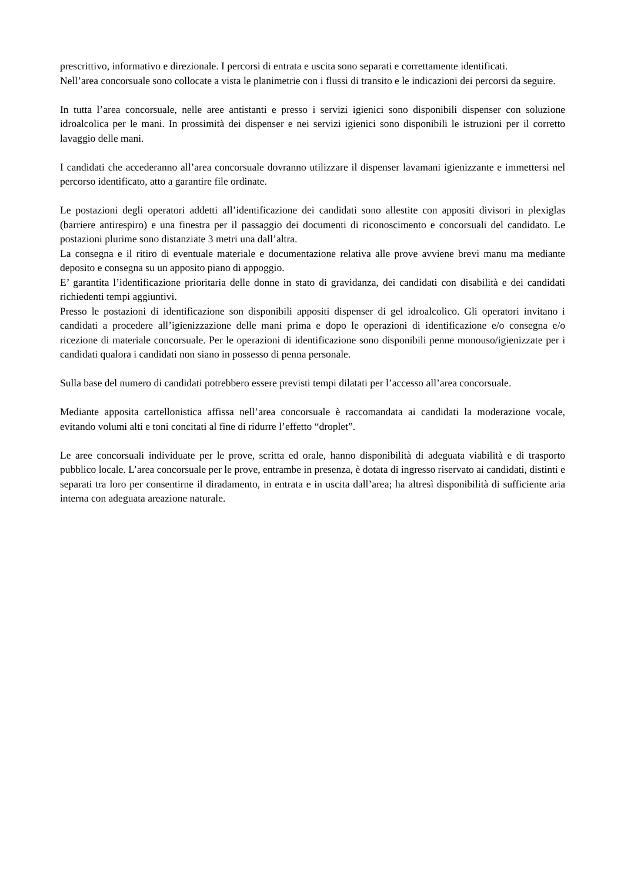prescrittivo, informativo e direzionale. I percorsi di entrata e uscita sono separati e correttamente identificati.
Nell’area concorsuale sono collocate a vista le planimetrie con i flussi di transito e le indicazioni dei percorsi da seguire.
In tutta l’area concorsuale, nelle aree antistanti e presso i servizi igienici sono disponibili dispenser con soluzione idroalcolica per le mani. In prossimità dei dispenser e nei servizi igienici sono disponibili le istruzioni per il corretto lavaggio delle mani.
I candidati che accederanno all’area concorsuale dovranno utilizzare il dispenser lavamani igienizzante e immettersi nel percorso identificato, atto a garantire file ordinate.
Le postazioni degli operatori addetti all’identificazione dei candidati sono allestite con appositi divisori in plexiglas (barriere antirespiro) e una finestra per il passaggio dei documenti di riconoscimento e concorsuali del candidato. Le postazioni plurime sono distanziate 3 metri una dall’altra.
La consegna e il ritiro di eventuale materiale e documentazione relativa alle prove avviene brevi manu ma mediante deposito e consegna su un apposito piano di appoggio.
E’ garantita l’identificazione prioritaria delle donne in stato di gravidanza, dei candidati con disabilità e dei candidati richiedenti tempi aggiuntivi.
Presso le postazioni di identificazione son disponibili appositi dispenser di gel idroalcolico. Gli operatori invitano i candidati a procedere all’igienizzazione delle mani prima e dopo le operazioni di identificazione e/o consegna e/o ricezione di materiale concorsuale. Per le operazioni di identificazione sono disponibili penne monouso/igienizzate per i candidati qualora i candidati non siano in possesso di penna personale.
Sulla base del numero di candidati potrebbero essere previsti tempi dilatati per l’accesso all’area concorsuale.
Mediante apposita cartellonistica affissa nell’area concorsuale è raccomandata ai candidati la moderazione vocale, evitando volumi alti e toni concitati al fine di ridurre l’effetto “droplet”.
Le aree concorsuali individuate per le prove, scritta ed orale, hanno disponibilità di adeguata viabilità e di trasporto pubblico locale. L’area concorsuale per le prove, entrambe in presenza, è dotata di ingresso riservato ai candidati, distinti e separati tra loro per consentirne il diradamento, in entrata e in uscita dall’area; ha altresì disponibilità di sufficiente aria interna con adeguata areazione naturale.